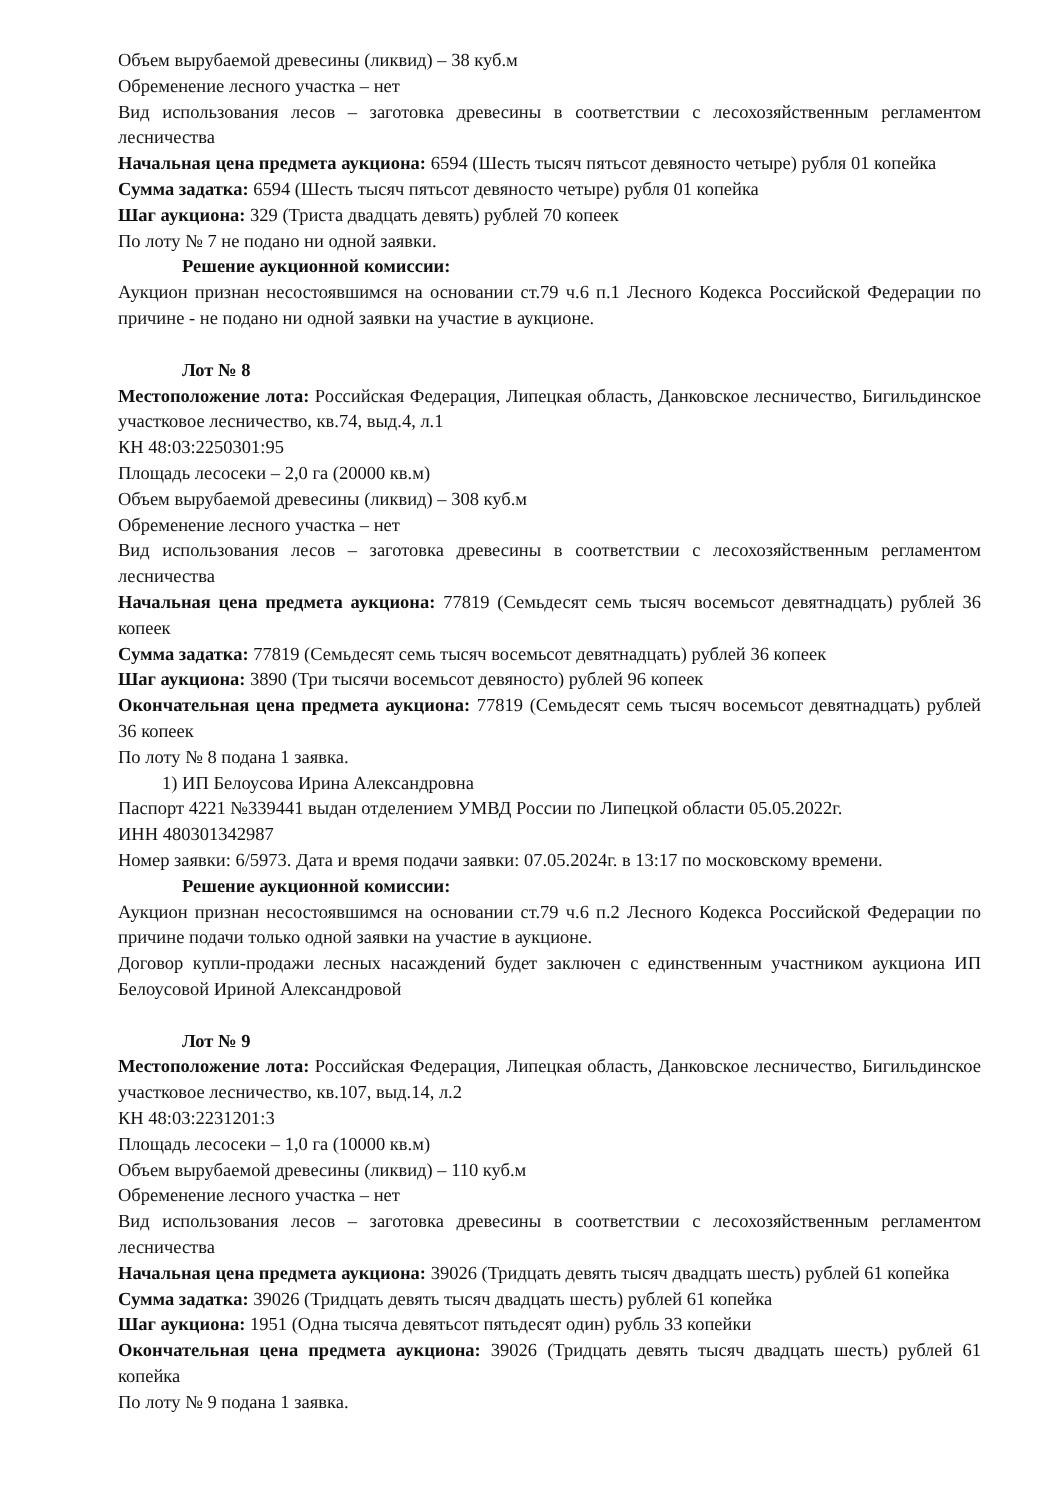Объем вырубаемой древесины (ликвид) – 38 куб.м
Обременение лесного участка – нет
Вид использования лесов – заготовка древесины в соответствии с лесохозяйственным регламентом лесничества
Начальная цена предмета аукциона: 6594 (Шесть тысяч пятьсот девяносто четыре) рубля 01 копейка
Сумма задатка: 6594 (Шесть тысяч пятьсот девяносто четыре) рубля 01 копейка
Шаг аукциона: 329 (Триста двадцать девять) рублей 70 копеек
По лоту № 7 не подано ни одной заявки.
Решение аукционной комиссии:
Аукцион признан несостоявшимся на основании ст.79 ч.6 п.1 Лесного Кодекса Российской Федерации по причине - не подано ни одной заявки на участие в аукционе.
Лот № 8
Местоположение лота: Российская Федерация, Липецкая область, Данковское лесничество, Бигильдинское участковое лесничество, кв.74, выд.4, л.1
КН 48:03:2250301:95
Площадь лесосеки – 2,0 га (20000 кв.м)
Объем вырубаемой древесины (ликвид) – 308 куб.м
Обременение лесного участка – нет
Вид использования лесов – заготовка древесины в соответствии с лесохозяйственным регламентом лесничества
Начальная цена предмета аукциона: 77819 (Семьдесят семь тысяч восемьсот девятнадцать) рублей 36 копеек
Сумма задатка: 77819 (Семьдесят семь тысяч восемьсот девятнадцать) рублей 36 копеек
Шаг аукциона: 3890 (Три тысячи восемьсот девяносто) рублей 96 копеек
Окончательная цена предмета аукциона: 77819 (Семьдесят семь тысяч восемьсот девятнадцать) рублей 36 копеек
По лоту № 8 подана 1 заявка.
1) ИП Белоусова Ирина Александровна
Паспорт 4221 №339441 выдан отделением УМВД России по Липецкой области 05.05.2022г.
ИНН 480301342987
Номер заявки: 6/5973. Дата и время подачи заявки: 07.05.2024г. в 13:17 по московскому времени.
Решение аукционной комиссии:
Аукцион признан несостоявшимся на основании ст.79 ч.6 п.2 Лесного Кодекса Российской Федерации по причине подачи только одной заявки на участие в аукционе.
Договор купли-продажи лесных насаждений будет заключен с единственным участником аукциона ИП Белоусовой Ириной Александровой
Лот № 9
Местоположение лота: Российская Федерация, Липецкая область, Данковское лесничество, Бигильдинское участковое лесничество, кв.107, выд.14, л.2
КН 48:03:2231201:3
Площадь лесосеки – 1,0 га (10000 кв.м)
Объем вырубаемой древесины (ликвид) – 110 куб.м
Обременение лесного участка – нет
Вид использования лесов – заготовка древесины в соответствии с лесохозяйственным регламентом лесничества
Начальная цена предмета аукциона: 39026 (Тридцать девять тысяч двадцать шесть) рублей 61 копейка
Сумма задатка: 39026 (Тридцать девять тысяч двадцать шесть) рублей 61 копейка
Шаг аукциона: 1951 (Одна тысяча девятьсот пятьдесят один) рубль 33 копейки
Окончательная цена предмета аукциона: 39026 (Тридцать девять тысяч двадцать шесть) рублей 61 копейка
По лоту № 9 подана 1 заявка.